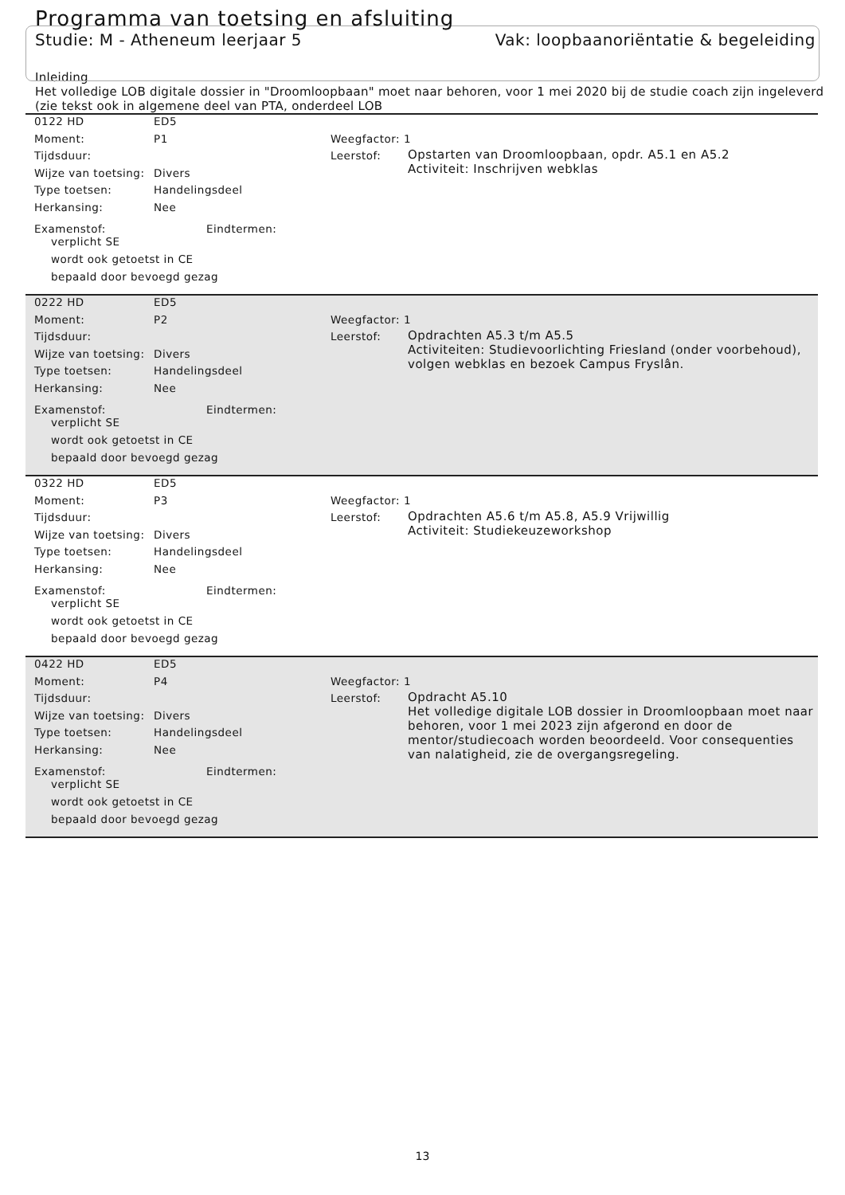Programma van toetsing en afsluiting
Studie: M - Atheneum leerjaar 5 Vak: loopbaanoriëntatie & begeleiding
Inleiding
Het volledige LOB digitale dossier in "Droomloopbaan" moet naar behoren, voor 1 mei 2020 bij de studie coach zijn ingeleverd
(zie tekst ook in algemene deel van PTA, onderdeel LOB
0122 HD ED5
Moment: P1
Tijdsduur:
Wijze van toetsing: Divers
Type toetsen: Handelingsdeel
Herkansing: Nee
Examenstof: Eindtermen:
verplicht SE
wordt ook getoetst in CE
bepaald door bevoegd gezag
Weegfactor: 1
Leerstof:
Opstarten van Droomloopbaan, opdr. A5.1 en A5.2
Activiteit: Inschrijven webklas
0222 HD ED5
Moment: P2
Tijdsduur:
Wijze van toetsing: Divers
Type toetsen: Handelingsdeel
Herkansing: Nee
Examenstof: Eindtermen:
verplicht SE
wordt ook getoetst in CE
bepaald door bevoegd gezag
Weegfactor: 1
Leerstof:
Opdrachten A5.3 t/m A5.5
Activiteiten: Studievoorlichting Friesland (onder voorbehoud), volgen webklas en bezoek Campus Fryslân.
0322 HD ED5
Moment: P3
Tijdsduur:
Wijze van toetsing: Divers
Type toetsen: Handelingsdeel
Herkansing: Nee
Examenstof: Eindtermen:
verplicht SE
wordt ook getoetst in CE
bepaald door bevoegd gezag
Weegfactor: 1
Leerstof:
Opdrachten A5.6 t/m A5.8, A5.9 Vrijwillig
Activiteit: Studiekeuzeworkshop
0422 HD ED5
Moment: P4
Tijdsduur:
Wijze van toetsing: Divers
Type toetsen: Handelingsdeel
Herkansing: Nee
Examenstof: Eindtermen:
verplicht SE
wordt ook getoetst in CE
bepaald door bevoegd gezag
Weegfactor: 1
Leerstof:
Opdracht A5.10
Het volledige digitale LOB dossier in Droomloopbaan moet naar behoren, voor 1 mei 2023 zijn afgerond en door de mentor/studiecoach worden beoordeeld. Voor consequenties van nalatigheid, zie de overgangsregeling.
13